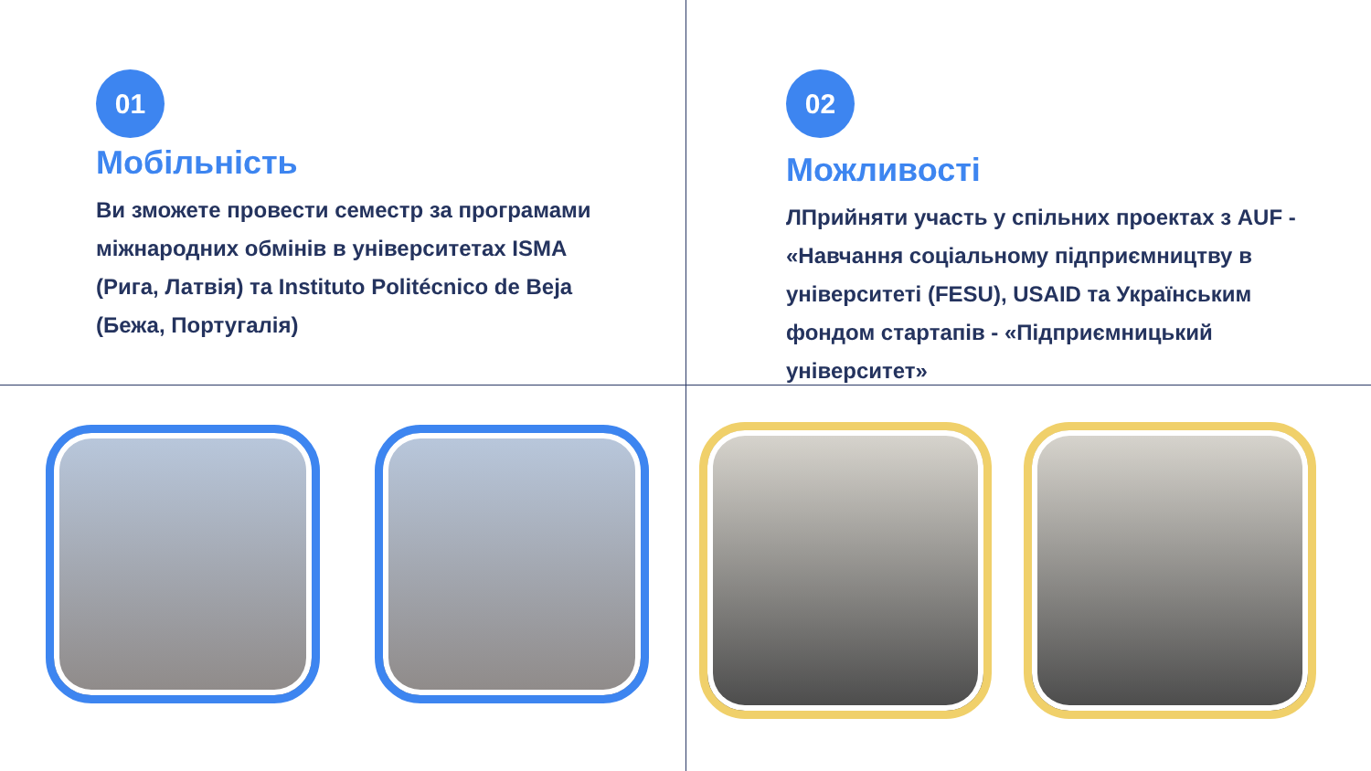01
Мобільність
Ви зможете провести семестр за програмами міжнародних обмінів в університетах ISMA (Рига, Латвія) та Instituto Politécnico de Beja (Бежа, Португалія)
02
Можливості
ЛПрийняти участь у спільних проектах з AUF - «Навчання соціальному підприємництву в університеті (FESU), USAID та Українським фондом стартапів - «Підприємницький університет»